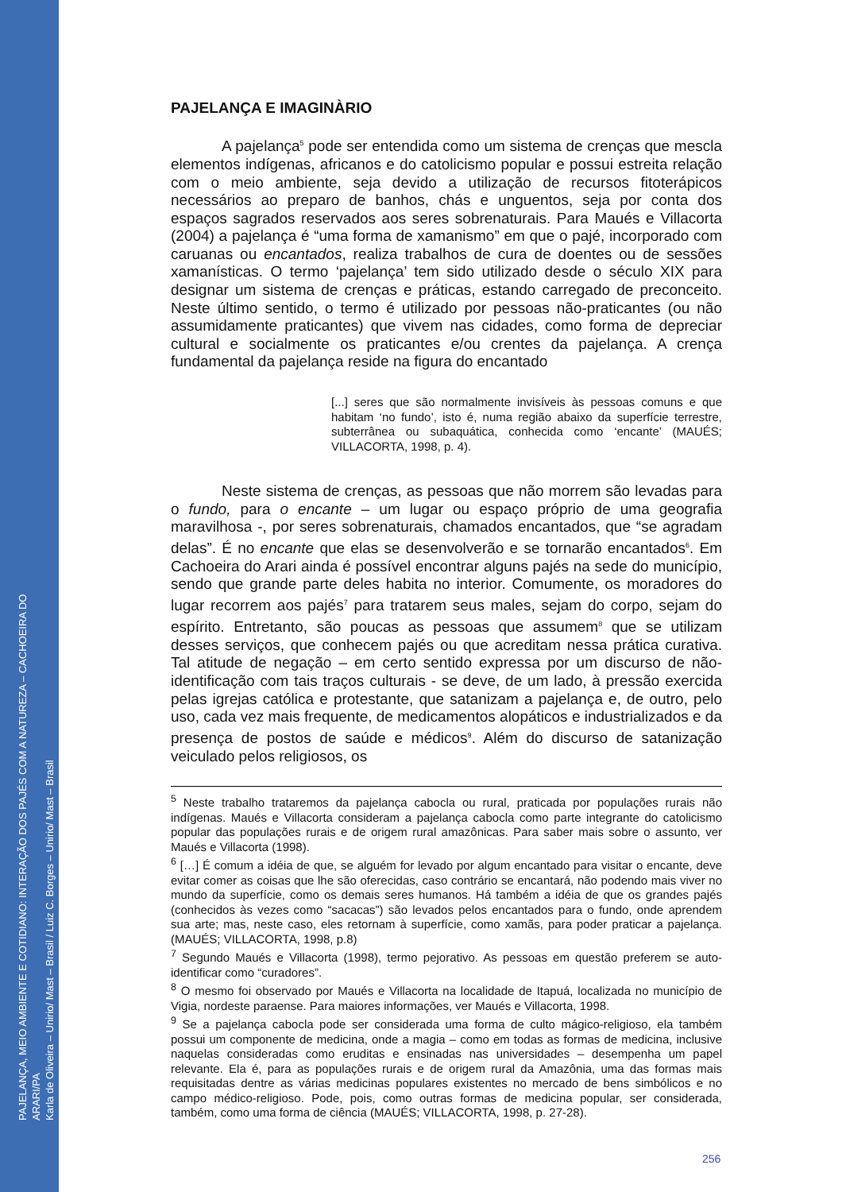PAJELANÇA, MEIO AMBIENTE E COTIDIANO: INTERAÇÃO DOS PAJÉS COM A NATUREZA – CACHOEIRA DO ARARI/PA
Karla de Oliveira – Unirio/ Mast – Brasil / Luiz C. Borges – Unirio/ Mast – Brasil
PAJELANÇA E IMAGINÀRIO
A pajelança<sup>5</sup> pode ser entendida como um sistema de crenças que mescla elementos indígenas, africanos e do catolicismo popular e possui estreita relação com o meio ambiente, seja devido a utilização de recursos fitoterápicos necessários ao preparo de banhos, chás e unguentos, seja por conta dos espaços sagrados reservados aos seres sobrenaturais. Para Maués e Villacorta (2004) a pajelança é “uma forma de xamanismo” em que o pajé, incorporado com caruanas ou encantados, realiza trabalhos de cura de doentes ou de sessões xamanísticas. O termo ‘pajelança’ tem sido utilizado desde o século XIX para designar um sistema de crenças e práticas, estando carregado de preconceito. Neste último sentido, o termo é utilizado por pessoas não-praticantes (ou não assumidamente praticantes) que vivem nas cidades, como forma de depreciar cultural e socialmente os praticantes e/ou crentes da pajelança. A crença fundamental da pajelança reside na figura do encantado
[...] seres que são normalmente invisíveis às pessoas comuns e que habitam ‘no fundo’, isto é, numa região abaixo da superfície terrestre, subterrânea ou subaquática, conhecida como ‘encante’ (MAUÉS; VILLACORTA, 1998, p. 4).
Neste sistema de crenças, as pessoas que não morrem são levadas para o fundo, para o encante – um lugar ou espaço próprio de uma geografia maravilhosa -, por seres sobrenaturais, chamados encantados, que “se agradam delas”. É no encante que elas se desenvolverão e se tornarão encantados<sup>6</sup>. Em Cachoeira do Arari ainda é possível encontrar alguns pajés na sede do município, sendo que grande parte deles habita no interior. Comumente, os moradores do lugar recorrem aos pajés<sup>7</sup> para tratarem seus males, sejam do corpo, sejam do espírito. Entretanto, são poucas as pessoas que assumem<sup>8</sup> que se utilizam desses serviços, que conhecem pajés ou que acreditam nessa prática curativa. Tal atitude de negação – em certo sentido expressa por um discurso de não-identificação com tais traços culturais - se deve, de um lado, à pressão exercida pelas igrejas católica e protestante, que satanizam a pajelança e, de outro, pelo uso, cada vez mais frequente, de medicamentos alopáticos e industrializados e da presença de postos de saúde e médicos<sup>9</sup>. Além do discurso de satanização veiculado pelos religiosos, os
<sup>5</sup> Neste trabalho trataremos da pajelança cabocla ou rural, praticada por populações rurais não indígenas. Maués e Villacorta consideram a pajelança cabocla como parte integrante do catolicismo popular das populações rurais e de origem rural amazônicas. Para saber mais sobre o assunto, ver Maués e Villacorta (1998).
<sup>6</sup> […] É comum a idéia de que, se alguém for levado por algum encantado para visitar o encante, deve evitar comer as coisas que lhe são oferecidas, caso contrário se encantará, não podendo mais viver no mundo da superfície, como os demais seres humanos. Há também a idéia de que os grandes pajés (conhecidos às vezes como “sacacas”) são levados pelos encantados para o fundo, onde aprendem sua arte; mas, neste caso, eles retornam à superfície, como xamãs, para poder praticar a pajelança. (MAUÉS; VILLACORTA, 1998, p.8)
<sup>7</sup> Segundo Maués e Villacorta (1998), termo pejorativo. As pessoas em questão preferem se auto-identificar como “curadores”.
<sup>8</sup> O mesmo foi observado por Maués e Villacorta na localidade de Itapuá, localizada no município de Vigia, nordeste paraense. Para maiores informações, ver Maués e Villacorta, 1998.
<sup>9</sup> Se a pajelança cabocla pode ser considerada uma forma de culto mágico-religioso, ela também possui um componente de medicina, onde a magia – como em todas as formas de medicina, inclusive naquelas consideradas como eruditas e ensinadas nas universidades – desempenha um papel relevante. Ela é, para as populações rurais e de origem rural da Amazônia, uma das formas mais requisitadas dentre as várias medicinas populares existentes no mercado de bens simbólicos e no campo médico-religioso. Pode, pois, como outras formas de medicina popular, ser considerada, também, como uma forma de ciência (MAUÉS; VILLACORTA, 1998, p. 27-28).
256